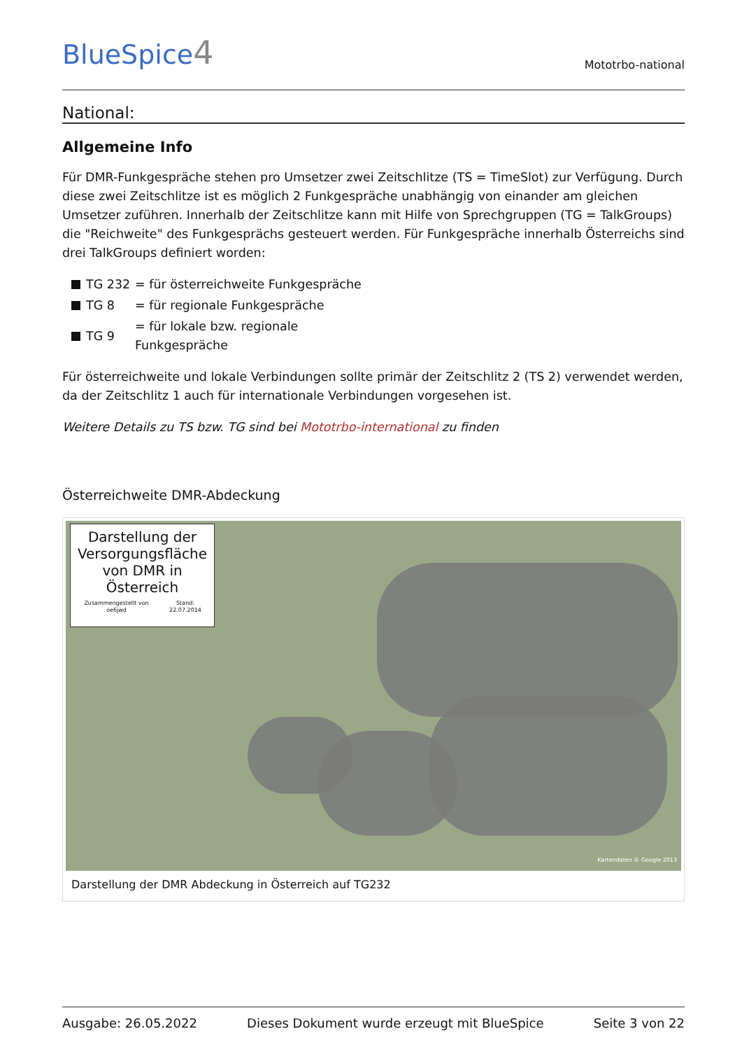BlueSpice4
Mototrbo-national
National:
Allgemeine Info
Für DMR-Funkgespräche stehen pro Umsetzer zwei Zeitschlitze (TS = TimeSlot) zur Verfügung. Durch diese zwei Zeitschlitze ist es möglich 2 Funkgespräche unabhängig von einander am gleichen Umsetzer zuführen. Innerhalb der Zeitschlitze kann mit Hilfe von Sprechgruppen (TG = TalkGroups) die "Reichweite" des Funkgesprächs gesteuert werden. Für Funkgespräche innerhalb Österreichs sind drei TalkGroups definiert worden:
TG 232 = für österreichweite Funkgespräche
TG 8 = für regionale Funkgespräche
TG 9 = für lokale bzw. regionale Funkgespräche
Für österreichweite und lokale Verbindungen sollte primär der Zeitschlitz 2 (TS 2) verwendet werden, da der Zeitschlitz 1 auch für internationale Verbindungen vorgesehen ist.
Weitere Details zu TS bzw. TG sind bei Mototrbo-international zu finden
Österreichweite DMR-Abdeckung
Darstellung der Versorgungsfläche von DMR in Österreich
Zusammengestellt von oe6jwd Stand: 22.07.2014
Kartendaten © Google 2013
Darstellung der DMR Abdeckung in Österreich auf TG232
Ausgabe: 26.05.2022 Dieses Dokument wurde erzeugt mit BlueSpice Seite 3 von 22